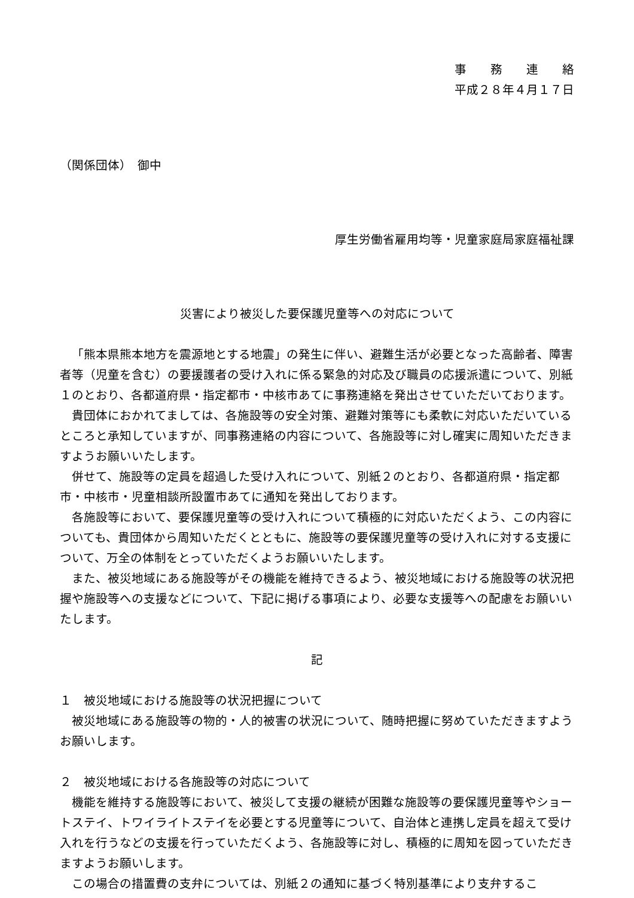事　　務　　連　　絡
平成２８年４月１７日
（関係団体）　御中
厚生労働省雇用均等・児童家庭局家庭福祉課
災害により被災した要保護児童等への対応について
「熊本県熊本地方を震源地とする地震」の発生に伴い、避難生活が必要となった高齢者、障害者等（児童を含む）の要援護者の受け入れに係る緊急的対応及び職員の応援派遣について、別紙１のとおり、各都道府県・指定都市・中核市あてに事務連絡を発出させていただいております。
貴団体におかれてましては、各施設等の安全対策、避難対策等にも柔軟に対応いただいているところと承知していますが、同事務連絡の内容について、各施設等に対し確実に周知いただきますようお願いいたします。
併せて、施設等の定員を超過した受け入れについて、別紙２のとおり、各都道府県・指定都市・中核市・児童相談所設置市あてに通知を発出しております。
各施設等において、要保護児童等の受け入れについて積極的に対応いただくよう、この内容についても、貴団体から周知いただくとともに、施設等の要保護児童等の受け入れに対する支援について、万全の体制をとっていただくようお願いいたします。
また、被災地域にある施設等がその機能を維持できるよう、被災地域における施設等の状況把握や施設等への支援などについて、下記に掲げる事項により、必要な支援等への配慮をお願いいたします。
記
１　被災地域における施設等の状況把握について
被災地域にある施設等の物的・人的被害の状況について、随時把握に努めていただきますようお願いします。
２　被災地域における各施設等の対応について
機能を維持する施設等において、被災して支援の継続が困難な施設等の要保護児童等やショートステイ、トワイライトステイを必要とする児童等について、自治体と連携し定員を超えて受け入れを行うなどの支援を行っていただくよう、各施設等に対し、積極的に周知を図っていただきますようお願いします。
この場合の措置費の支弁については、別紙２の通知に基づく特別基準により支弁するこ